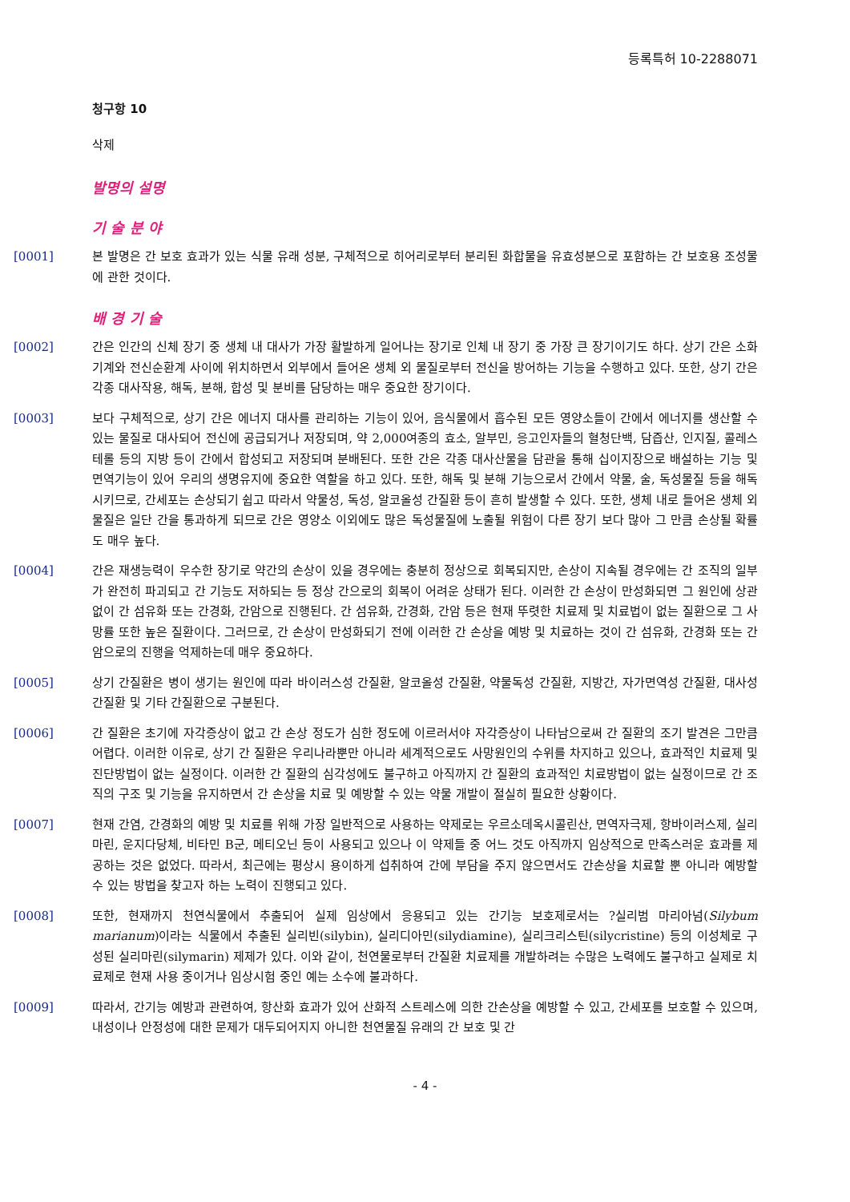등록특허 10-2288071
청구항 10
삭제
발명의 설명
기 술 분 야
[0001] 본 발명은 간 보호 효과가 있는 식물 유래 성분, 구체적으로 히어리로부터 분리된 화합물을 유효성분으로 포함하는 간 보호용 조성물에 관한 것이다.
배 경 기 술
[0002] 간은 인간의 신체 장기 중 생체 내 대사가 가장 활발하게 일어나는 장기로 인체 내 장기 중 가장 큰 장기이기도 하다. 상기 간은 소화기계와 전신순환계 사이에 위치하면서 외부에서 들어온 생체 외 물질로부터 전신을 방어하는 기능을 수행하고 있다. 또한, 상기 간은 각종 대사작용, 해독, 분해, 합성 및 분비를 담당하는 매우 중요한 장기이다.
[0003] 보다 구체적으로, 상기 간은 에너지 대사를 관리하는 기능이 있어, 음식물에서 흡수된 모든 영양소들이 간에서 에너지를 생산할 수 있는 물질로 대사되어 전신에 공급되거나 저장되며, 약 2,000여종의 효소, 알부민, 응고인자들의 혈청단백, 담즙산, 인지질, 콜레스테롤 등의 지방 등이 간에서 합성되고 저장되며 분배된다. 또한 간은 각종 대사산물을 담관을 통해 십이지장으로 배설하는 기능 및 면역기능이 있어 우리의 생명유지에 중요한 역할을 하고 있다. 또한, 해독 및 분해 기능으로서 간에서 약물, 술, 독성물질 등을 해독시키므로, 간세포는 손상되기 쉽고 따라서 약물성, 독성, 알코올성 간질환 등이 흔히 발생할 수 있다. 또한, 생체 내로 들어온 생체 외 물질은 일단 간을 통과하게 되므로 간은 영양소 이외에도 많은 독성물질에 노출될 위험이 다른 장기 보다 많아 그 만큼 손상될 확률도 매우 높다.
[0004] 간은 재생능력이 우수한 장기로 약간의 손상이 있을 경우에는 충분히 정상으로 회복되지만, 손상이 지속될 경우에는 간 조직의 일부가 완전히 파괴되고 간 기능도 저하되는 등 정상 간으로의 회복이 어려운 상태가 된다. 이러한 간 손상이 만성화되면 그 원인에 상관없이 간 섬유화 또는 간경화, 간암으로 진행된다. 간 섬유화, 간경화, 간암 등은 현재 뚜렷한 치료제 및 치료법이 없는 질환으로 그 사망률 또한 높은 질환이다. 그러므로, 간 손상이 만성화되기 전에 이러한 간 손상을 예방 및 치료하는 것이 간 섬유화, 간경화 또는 간암으로의 진행을 억제하는데 매우 중요하다.
[0005] 상기 간질환은 병이 생기는 원인에 따라 바이러스성 간질환, 알코올성 간질환, 약물독성 간질환, 지방간, 자가면역성 간질환, 대사성 간질환 및 기타 간질환으로 구분된다.
[0006] 간 질환은 초기에 자각증상이 없고 간 손상 정도가 심한 정도에 이르러서야 자각증상이 나타남으로써 간 질환의 조기 발견은 그만큼 어렵다. 이러한 이유로, 상기 간 질환은 우리나라뿐만 아니라 세계적으로도 사망원인의 수위를 차지하고 있으나, 효과적인 치료제 및 진단방법이 없는 실정이다. 이러한 간 질환의 심각성에도 불구하고 아직까지 간 질환의 효과적인 치료방법이 없는 실정이므로 간 조직의 구조 및 기능을 유지하면서 간 손상을 치료 및 예방할 수 있는 약물 개발이 절실히 필요한 상황이다.
[0007] 현재 간염, 간경화의 예방 및 치료를 위해 가장 일반적으로 사용하는 약제로는 우르소데옥시콜린산, 면역자극제, 항바이러스제, 실리마린, 운지다당체, 비타민 B군, 메티오닌 등이 사용되고 있으나 이 약제들 중 어느 것도 아직까지 임상적으로 만족스러운 효과를 제공하는 것은 없었다. 따라서, 최근에는 평상시 용이하게 섭취하여 간에 부담을 주지 않으면서도 간손상을 치료할 뿐 아니라 예방할 수 있는 방법을 찾고자 하는 노력이 진행되고 있다.
[0008] 또한, 현재까지 천연식물에서 추출되어 실제 임상에서 응용되고 있는 간기능 보호제로서는 ?실리범 마리아넘(Silybum marianum)이라는 식물에서 추출된 실리빈(silybin), 실리디아민(silydiamine), 실리크리스틴(silycristine) 등의 이성체로 구성된 실리마린(silymarin) 제제가 있다. 이와 같이, 천연물로부터 간질환 치료제를 개발하려는 수많은 노력에도 불구하고 실제로 치료제로 현재 사용 중이거나 임상시험 중인 예는 소수에 불과하다.
[0009] 따라서, 간기능 예방과 관련하여, 항산화 효과가 있어 산화적 스트레스에 의한 간손상을 예방할 수 있고, 간세포를 보호할 수 있으며, 내성이나 안정성에 대한 문제가 대두되어지지 아니한 천연물질 유래의 간 보호 및 간
- 4 -